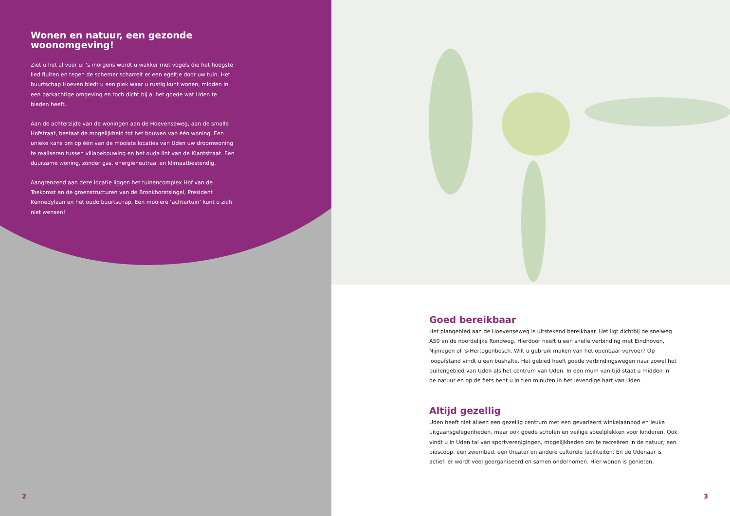Wonen en natuur, een gezonde woonomgeving!
Ziet u het al voor u: ‘s morgens wordt u wakker met vogels die het hoogste lied fluiten en tegen de schemer scharrelt er een egeltje door uw tuin. Het buurtschap Hoeven biedt u een plek waar u rustig kunt wonen, midden in een parkachtige omgeving en toch dicht bij al het goede wat Uden te bieden heeft.
Aan de achterzijde van de woningen aan de Hoevenseweg, aan de smalle Hofstraat, bestaat de mogelijkheid tot het bouwen van één woning. Een unieke kans om op één van de mooiste locaties van Uden uw droomwoning te realiseren tussen villabebouwing en het oude lint van de Klantstraat. Een duurzame woning, zonder gas, energieneutraal en klimaatbestendig.
Aangrenzend aan deze locatie liggen het tuinencomplex Hof van de Toekomst en de groenstructuren van de Bronkhorstsingel, President Kennedylaan en het oude buurtschap. Een mooiere ‘achtertuin’ kunt u zich niet wensen!
Goed bereikbaar
Het plangebied aan de Hoevenseweg is uitstekend bereikbaar. Het ligt dichtbij de snelweg A50 en de noordelijke Rondweg. Hierdoor heeft u een snelle verbinding met Eindhoven, Nijmegen of ’s-Hertogenbosch. Wilt u gebruik maken van het openbaar vervoer? Op loopafstand vindt u een bushalte. Het gebied heeft goede verbindingswegen naar zowel het buitengebied van Uden als het centrum van Uden. In een mum van tijd staat u midden in de natuur en op de fiets bent u in tien minuten in het levendige hart van Uden.
Altijd gezellig
Uden heeft niet alleen een gezellig centrum met een gevarieerd winkelaanbod en leuke uitgaansgelegenheden, maar ook goede scholen en veilige speelplekken voor kinderen. Ook vindt u in Uden tal van sportverenigingen, mogelijkheden om te recreëren in de natuur, een bioscoop, een zwembad, een theater en andere culturele faciliteiten. En de Udenaar is actief: er wordt veel georganiseerd en samen ondernomen. Hier wonen is genieten.
2 3